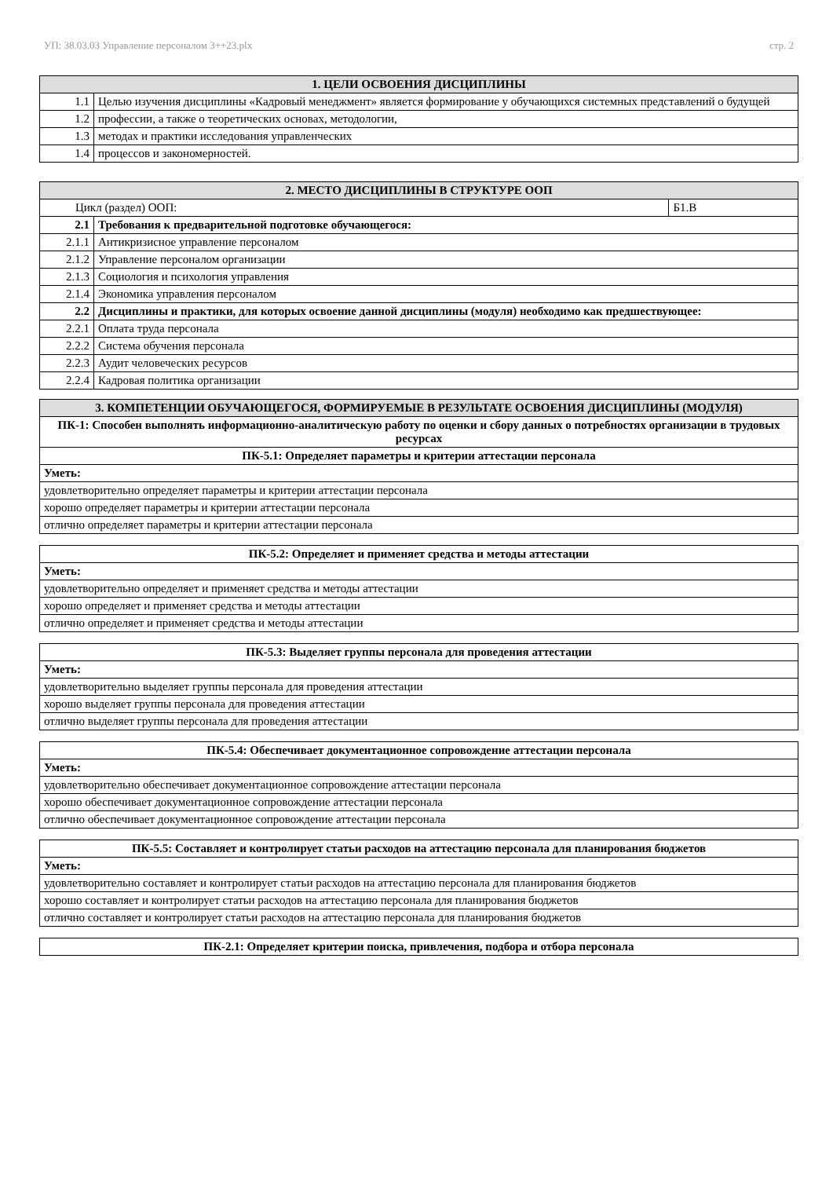УП: 38.03.03 Управление персоналом 3++23.plx стр. 2
| 1. ЦЕЛИ ОСВОЕНИЯ ДИСЦИПЛИНЫ | |
| --- | --- |
| 1.1 | Целью изучения дисциплины «Кадровый менеджмент» является формирование у обучающихся системных представлений о будущей |
| 1.2 | профессии, а также о теоретических основах, методологии, |
| 1.3 | методах и практики исследования управленческих |
| 1.4 | процессов и закономерностей. |
| 2. МЕСТО ДИСЦИПЛИНЫ В СТРУКТУРЕ ООП | | |
| --- | --- | --- |
| Цикл (раздел) ООП: | | Б1.В |
| 2.1 | Требования к предварительной подготовке обучающегося: | |
| 2.1.1 | Антикризисное управление персоналом | |
| 2.1.2 | Управление персоналом организации | |
| 2.1.3 | Социология и психология управления | |
| 2.1.4 | Экономика управления персоналом | |
| 2.2 | Дисциплины и практики, для которых освоение данной дисциплины (модуля) необходимо как предшествующее: | |
| 2.2.1 | Оплата труда персонала | |
| 2.2.2 | Система обучения персонала | |
| 2.2.3 | Аудит человеческих ресурсов | |
| 2.2.4 | Кадровая политика организации | |
| 3. КОМПЕТЕНЦИИ ОБУЧАЮЩЕГОСЯ, ФОРМИРУЕМЫЕ В РЕЗУЛЬТАТЕ ОСВОЕНИЯ ДИСЦИПЛИНЫ (МОДУЛЯ) |
| --- |
| ПК-1: Способен выполнять информационно-аналитическую работу по оценки и сбору данных о потребностях организации в трудовых ресурсах |
| ПК-5.1: Определяет параметры и критерии аттестации персонала |
| Уметь: |
| удовлетворительно определяет параметры и критерии аттестации персонала |
| хорошо определяет параметры и критерии аттестации персонала |
| отлично определяет параметры и критерии аттестации персонала |
| ПК-5.2: Определяет и применяет средства и методы аттестации |
| Уметь: |
| удовлетворительно определяет и применяет средства и методы аттестации |
| хорошо определяет и применяет средства и методы аттестации |
| отлично определяет и применяет средства и методы аттестации |
| ПК-5.3: Выделяет группы персонала для проведения аттестации |
| Уметь: |
| удовлетворительно выделяет группы персонала для проведения аттестации |
| хорошо выделяет группы персонала для проведения аттестации |
| отлично выделяет группы персонала для проведения аттестации |
| ПК-5.4: Обеспечивает документационное сопровождение аттестации персонала |
| Уметь: |
| удовлетворительно обеспечивает документационное сопровождение аттестации персонала |
| хорошо обеспечивает документационное сопровождение аттестации персонала |
| отлично обеспечивает документационное сопровождение аттестации персонала |
| ПК-5.5: Составляет и контролирует статьи расходов на аттестацию персонала для планирования бюджетов |
| Уметь: |
| удовлетворительно составляет и контролирует статьи расходов на аттестацию персонала для планирования бюджетов |
| хорошо составляет и контролирует статьи расходов на аттестацию персонала для планирования бюджетов |
| отлично составляет и контролирует статьи расходов на аттестацию персонала для планирования бюджетов |
| ПК-2.1: Определяет критерии поиска, привлечения, подбора и отбора персонала |